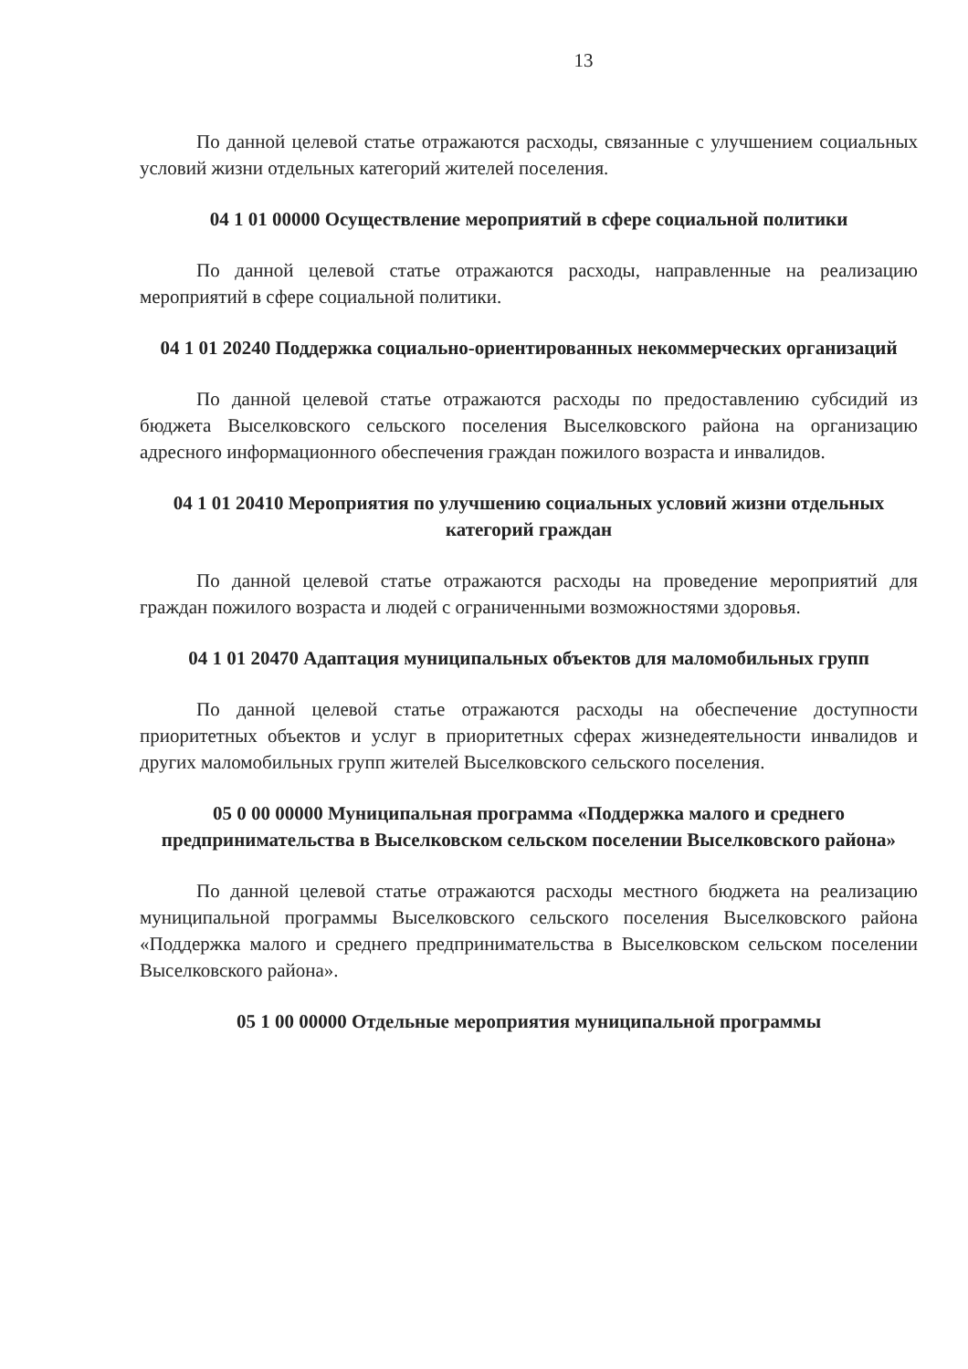13
По данной целевой статье отражаются расходы, связанные с улучшением социальных условий жизни отдельных категорий жителей поселения.
04 1 01 00000 Осуществление мероприятий в сфере социальной политики
По данной целевой статье отражаются расходы, направленные на реализацию мероприятий в сфере социальной политики.
04 1 01 20240 Поддержка социально-ориентированных некоммерческих организаций
По данной целевой статье отражаются расходы по предоставлению субсидий из бюджета Выселковского сельского поселения Выселковского района на организацию адресного информационного обеспечения граждан пожилого возраста и инвалидов.
04 1 01 20410 Мероприятия по улучшению социальных условий жизни отдельных категорий граждан
По данной целевой статье отражаются расходы на проведение мероприятий для граждан пожилого возраста и людей с ограниченными возможностями здоровья.
04 1 01 20470 Адаптация муниципальных объектов для маломобильных групп
По данной целевой статье отражаются расходы на обеспечение доступности приоритетных объектов и услуг в приоритетных сферах жизнедеятельности инвалидов и других маломобильных групп жителей Выселковского сельского поселения.
05 0 00 00000 Муниципальная программа «Поддержка малого и среднего предпринимательства в Выселковском сельском поселении Выселковского района»
По данной целевой статье отражаются расходы местного бюджета на реализацию муниципальной программы Выселковского сельского поселения Выселковского района «Поддержка малого и среднего предпринимательства в Выселковском сельском поселении Выселковского района».
05 1 00 00000 Отдельные мероприятия муниципальной программы